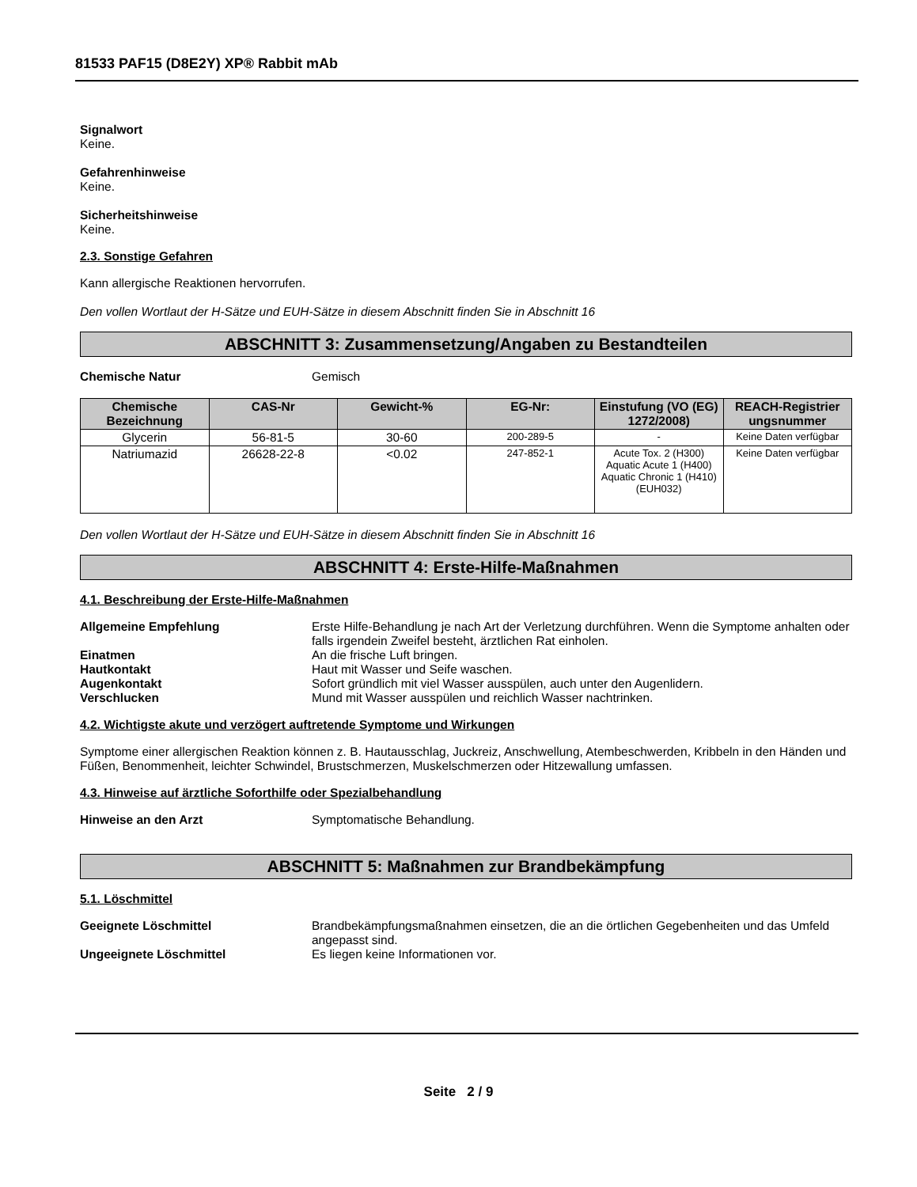81533 PAF15 (D8E2Y) XP® Rabbit mAb
Signalwort
Keine.
Gefahrenhinweise
Keine.
Sicherheitshinweise
Keine.
2.3. Sonstige Gefahren
Kann allergische Reaktionen hervorrufen.
Den vollen Wortlaut der H-Sätze und EUH-Sätze in diesem Abschnitt finden Sie in Abschnitt 16
ABSCHNITT 3: Zusammensetzung/Angaben zu Bestandteilen
Chemische Natur Gemisch
| Chemische Bezeichnung | CAS-Nr | Gewicht-% | EG-Nr: | Einstufung (VO (EG) 1272/2008) | REACH-Registrier ungsnummer |
| --- | --- | --- | --- | --- | --- |
| Glycerin | 56-81-5 | 30-60 | 200-289-5 | - | Keine Daten verfügbar |
| Natriumazid | 26628-22-8 | <0.02 | 247-852-1 | Acute Tox. 2 (H300) Aquatic Acute 1 (H400) Aquatic Chronic 1 (H410) (EUH032) | Keine Daten verfügbar |
Den vollen Wortlaut der H-Sätze und EUH-Sätze in diesem Abschnitt finden Sie in Abschnitt 16
ABSCHNITT 4: Erste-Hilfe-Maßnahmen
4.1. Beschreibung der Erste-Hilfe-Maßnahmen
Allgemeine Empfehlung Erste Hilfe-Behandlung je nach Art der Verletzung durchführen. Wenn die Symptome anhalten oder falls irgendein Zweifel besteht, ärztlichen Rat einholen.
Einatmen An die frische Luft bringen.
Hautkontakt Haut mit Wasser und Seife waschen.
Augenkontakt Sofort gründlich mit viel Wasser ausspülen, auch unter den Augenlidern.
Verschlucken Mund mit Wasser ausspülen und reichlich Wasser nachtrinken.
4.2. Wichtigste akute und verzögert auftretende Symptome und Wirkungen
Symptome einer allergischen Reaktion können z. B. Hautausschlag, Juckreiz, Anschwellung, Atembeschwerden, Kribbeln in den Händen und Füßen, Benommenheit, leichter Schwindel, Brustschmerzen, Muskelschmerzen oder Hitzewallung umfassen.
4.3. Hinweise auf ärztliche Soforthilfe oder Spezialbehandlung
Hinweise an den Arzt Symptomatische Behandlung.
ABSCHNITT 5: Maßnahmen zur Brandbekämpfung
5.1. Löschmittel
Geeignete Löschmittel Brandbekämpfungsmaßnahmen einsetzen, die an die örtlichen Gegebenheiten und das Umfeld angepasst sind.
Ungeeignete Löschmittel Es liegen keine Informationen vor.
Seite 2 / 9